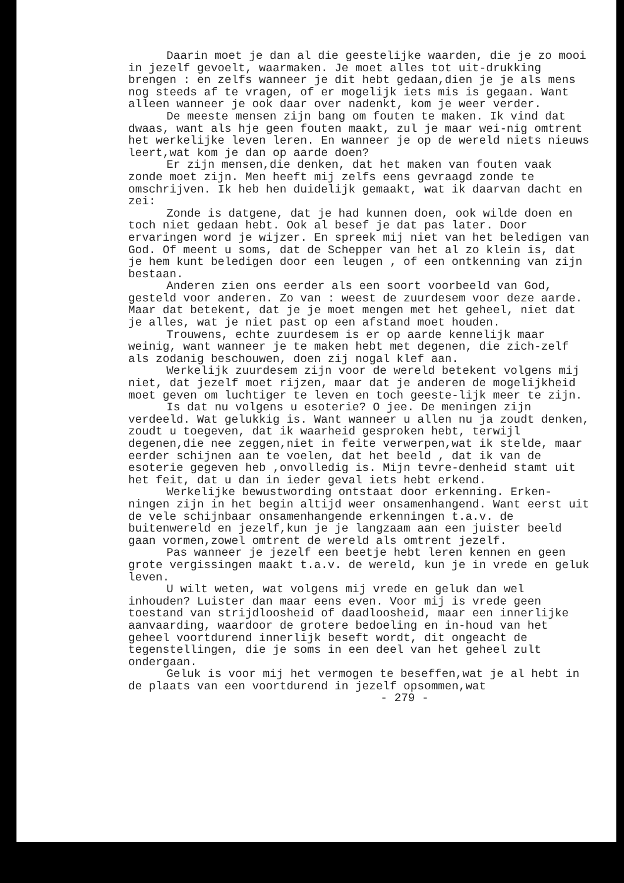Daarin moet je dan al die geestelijke waarden, die je zo mooi in jezelf gevoelt, waarmaken. Je moet alles tot uit-drukking brengen : en zelfs wanneer je dit hebt gedaan,dien je je als mens nog steeds af te vragen, of er mogelijk iets mis is gegaan. Want alleen wanneer je ook daar over nadenkt, kom je weer verder.
De meeste mensen zijn bang om fouten te maken. Ik vind dat dwaas, want als hje geen fouten maakt, zul je maar wei-nig omtrent het werkelijke leven leren. En wanneer je op de wereld niets nieuws leert,wat kom je dan op aarde doen?
Er zijn mensen,die denken, dat het maken van fouten vaak zonde moet zijn. Men heeft mij zelfs eens gevraagd zonde te omschrijven. Ik heb hen duidelijk gemaakt, wat ik daarvan dacht en zei:
Zonde is datgene, dat je had kunnen doen, ook wilde doen en toch niet gedaan hebt. Ook al besef je dat pas later. Door ervaringen word je wijzer. En spreek mij niet van het beledigen van God. Of meent u soms, dat de Schepper van het al zo klein is, dat je hem kunt beledigen door een leugen , of een ontkenning van zijn bestaan.
Anderen zien ons eerder als een soort voorbeeld van God, gesteld voor anderen. Zo van : weest de zuurdesem voor deze aarde. Maar dat betekent, dat je je moet mengen met het geheel, niet dat je alles, wat je niet past op een afstand moet houden.
Trouwens, echte zuurdesem is er op aarde kennelijk maar weinig, want wanneer je te maken hebt met degenen, die zich-zelf als zodanig beschouwen, doen zij nogal klef aan.
Werkelijk zuurdesem zijn voor de wereld betekent volgens mij niet, dat jezelf moet rijzen, maar dat je anderen de mogelijkheid moet geven om luchtiger te leven en toch geeste-lijk meer te zijn.
Is dat nu volgens u esoterie? O jee. De meningen zijn verdeeld. Wat gelukkig is. Want wanneer u allen nu ja zoudt denken, zoudt u toegeven, dat ik waarheid gesproken hebt, terwijl degenen,die nee zeggen,niet in feite verwerpen,wat ik stelde, maar eerder schijnen aan te voelen, dat het beeld , dat ik van de esoterie gegeven heb ,onvolledig is. Mijn tevre-denheid stamt uit het feit, dat u dan in ieder geval iets hebt erkend.
Werkelijke bewustwording ontstaat door erkenning. Erken-ningen zijn in het begin altijd weer onsamenhangend. Want eerst uit de vele schijnbaar onsamenhangende erkenningen t.a.v. de buitenwereld en jezelf,kun je je langzaam aan een juister beeld gaan vormen,zowel omtrent de wereld als omtrent jezelf.
Pas wanneer je jezelf een beetje hebt leren kennen en geen grote vergissingen maakt t.a.v. de wereld, kun je in vrede en geluk leven.
U wilt weten, wat volgens mij vrede en geluk dan wel inhouden? Luister dan maar eens even. Voor mij is vrede geen toestand van strijdloosheid of daadloosheid, maar een innerlijke aanvaarding, waardoor de grotere bedoeling en in-houd van het geheel voortdurend innerlijk beseft wordt, dit ongeacht de tegenstellingen, die je soms in een deel van het geheel zult ondergaan.
Geluk is voor mij het vermogen te beseffen,wat je al hebt in de plaats van een voortdurend in jezelf opsommen,wat
- 279 -